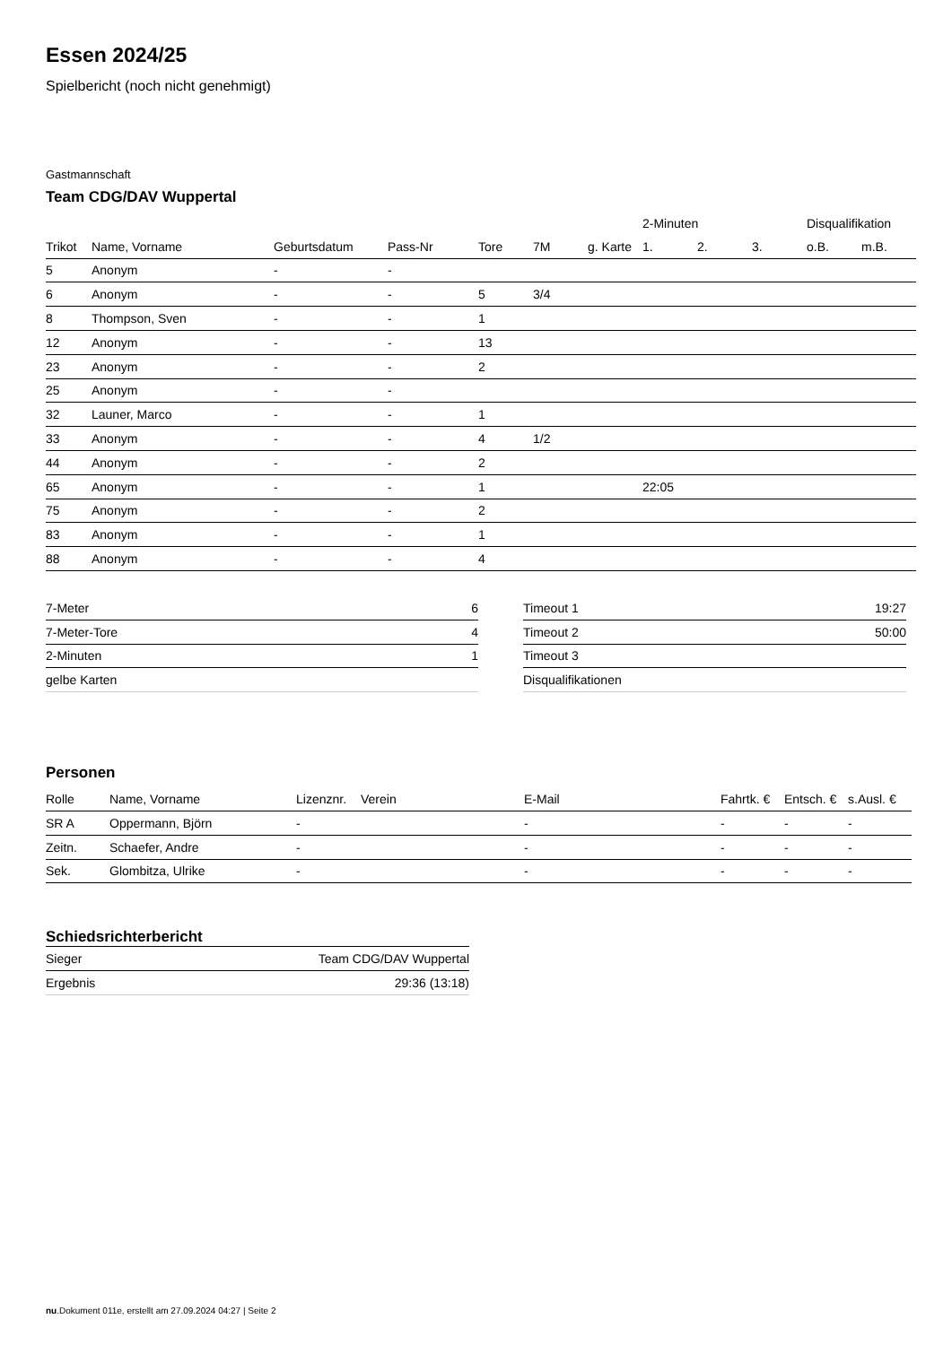Essen 2024/25
Spielbericht (noch nicht genehmigt)
Gastmannschaft
Team CDG/DAV Wuppertal
| | | | | | | | 2-Minuten | | | Disqualifikation | |
| --- | --- | --- | --- | --- | --- | --- | --- | --- | --- | --- | --- |
| Trikot | Name, Vorname | Geburtsdatum | Pass-Nr | Tore | 7M | g. Karte | 1. | 2. | 3. | o.B. | m.B. |
| 5 | Anonym | - | - | | | | | | | | |
| 6 | Anonym | - | - | 5 | 3/4 | | | | | | |
| 8 | Thompson, Sven | - | - | 1 | | | | | | | |
| 12 | Anonym | - | - | 13 | | | | | | | |
| 23 | Anonym | - | - | 2 | | | | | | | |
| 25 | Anonym | - | - | | | | | | | | |
| 32 | Launer, Marco | - | - | 1 | | | | | | | |
| 33 | Anonym | - | - | 4 | 1/2 | | | | | | |
| 44 | Anonym | - | - | 2 | | | | | | | |
| 65 | Anonym | - | - | 1 | | | 22:05 | | | | |
| 75 | Anonym | - | - | 2 | | | | | | | |
| 83 | Anonym | - | - | 1 | | | | | | | |
| 88 | Anonym | - | - | 4 | | | | | | | |
| 7-Meter | 6 |
| 7-Meter-Tore | 4 |
| 2-Minuten | 1 |
| gelbe Karten | |
| Timeout 1 | 19:27 |
| Timeout 2 | 50:00 |
| Timeout 3 | |
| Disqualifikationen | |
Personen
| Rolle | Name, Vorname | Lizenznr. | Verein | E-Mail | Fahrtk. € | Entsch. € | s.Ausl. € |
| --- | --- | --- | --- | --- | --- | --- | --- |
| SR A | Oppermann, Björn | - | | - | - | - | - |
| Zeitn. | Schaefer, Andre | - | | - | - | - | - |
| Sek. | Glombitza, Ulrike | - | | - | - | - | - |
Schiedsrichterbericht
| Sieger | Team CDG/DAV Wuppertal |
| Ergebnis | 29:36 (13:18) |
nu.Dokument 011e, erstellt am 27.09.2024 04:27 | Seite 2